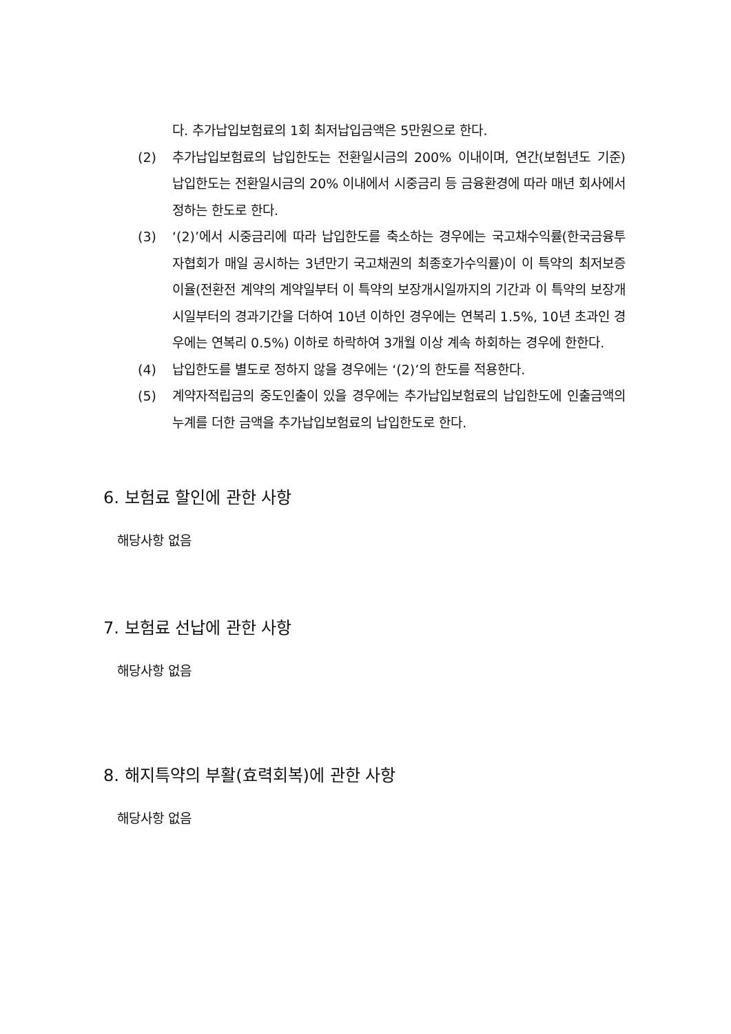다. 추가납입보험료의 1회 최저납입금액은 5만원으로 한다.
(2) 추가납입보험료의 납입한도는 전환일시금의 200% 이내이며, 연간(보험년도 기준) 납입한도는 전환일시금의 20% 이내에서 시중금리 등 금융환경에 따라 매년 회사에서 정하는 한도로 한다.
(3) ‘(2)’에서 시중금리에 따라 납입한도를 축소하는 경우에는 국고채수익률(한국금융투자협회가 매일 공시하는 3년만기 국고채권의 최종호가수익률)이 이 특약의 최저보증이율(전환전 계약의 계약일부터 이 특약의 보장개시일까지의 기간과 이 특약의 보장개시일부터의 경과기간을 더하여 10년 이하인 경우에는 연복리 1.5%, 10년 초과인 경우에는 연복리 0.5%) 이하로 하락하여 3개월 이상 계속 하회하는 경우에 한한다.
(4) 납입한도를 별도로 정하지 않을 경우에는 ‘(2)’의 한도를 적용한다.
(5) 계약자적립금의 중도인출이 있을 경우에는 추가납입보험료의 납입한도에 인출금액의 누계를 더한 금액을 추가납입보험료의 납입한도로 한다.
6. 보험료 할인에 관한 사항
해당사항 없음
7. 보험료 선납에 관한 사항
해당사항 없음
8. 해지특약의 부활(효력회복)에 관한 사항
해당사항 없음